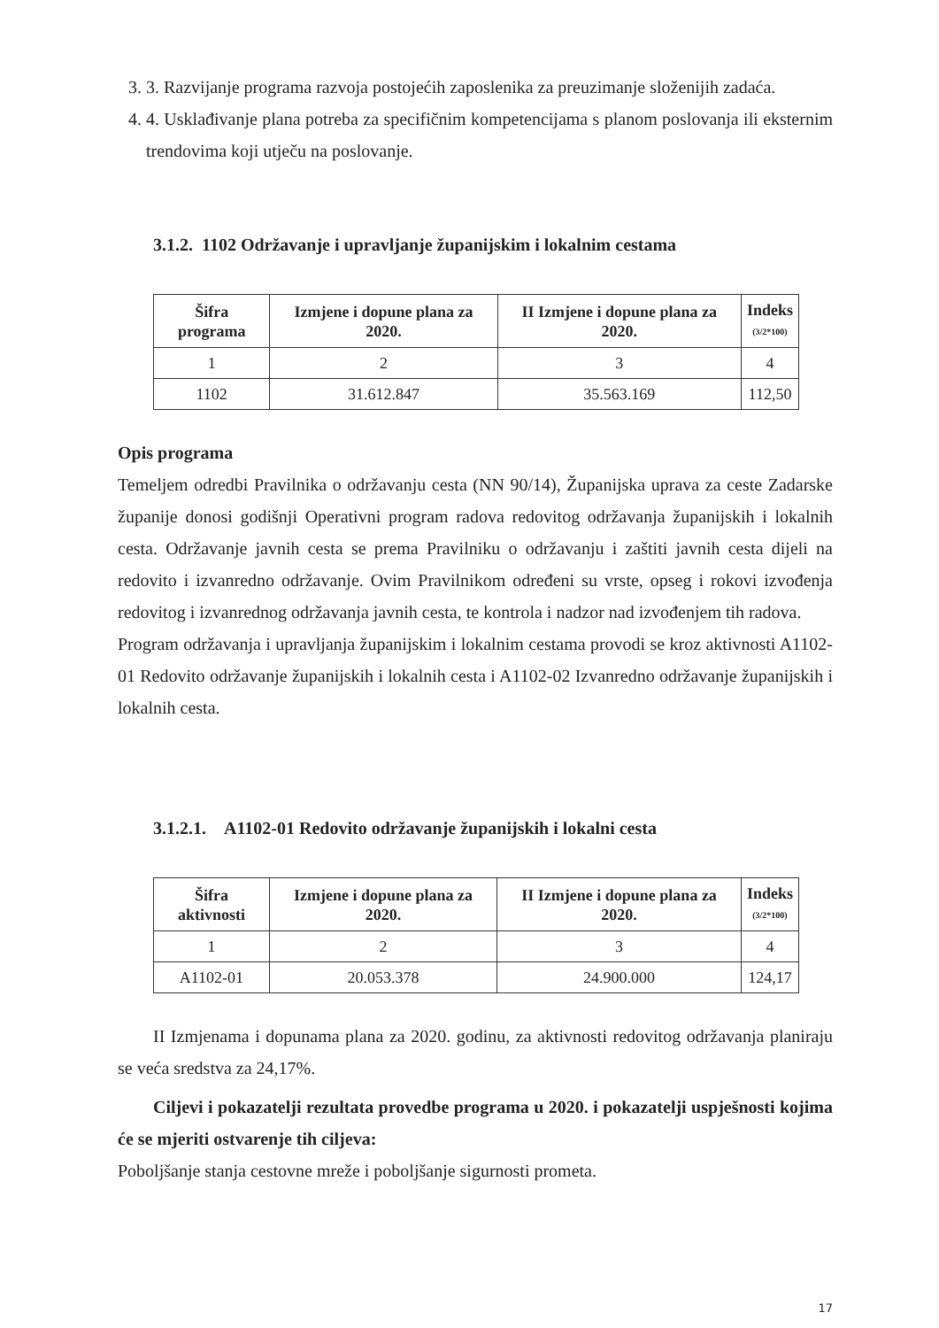3. 3. Razvijanje programa razvoja postojećih zaposlenika za preuzimanje složenijih zadaća.
4. 4. Usklađivanje plana potreba za specifičnim kompetencijama s planom poslovanja ili eksternim trendovima koji utječu na poslovanje.
3.1.2. 1102 Održavanje i upravljanje županijskim i lokalnim cestama
| Šifra programa | Izmjene i dopune plana za 2020. | II Izmjene i dopune plana za 2020. | Indeks (3/2*100) |
| --- | --- | --- | --- |
| 1 | 2 | 3 | 4 |
| 1102 | 31.612.847 | 35.563.169 | 112,50 |
Opis programa
Temeljem odredbi Pravilnika o održavanju cesta (NN 90/14), Županijska uprava za ceste Zadarske županije donosi godišnji Operativni program radova redovitog održavanja županijskih i lokalnih cesta. Održavanje javnih cesta se prema Pravilniku o održavanju i zaštiti javnih cesta dijeli na redovito i izvanredno održavanje. Ovim Pravilnikom određeni su vrste, opseg i rokovi izvođenja redovitog i izvanrednog održavanja javnih cesta, te kontrola i nadzor nad izvođenjem tih radova.
Program održavanja i upravljanja županijskim i lokalnim cestama provodi se kroz aktivnosti A1102-01 Redovito održavanje županijskih i lokalnih cesta i A1102-02 Izvanredno održavanje županijskih i lokalnih cesta.
3.1.2.1. A1102-01 Redovito održavanje županijskih i lokalni cesta
| Šifra aktivnosti | Izmjene i dopune plana za 2020. | II Izmjene i dopune plana za 2020. | Indeks (3/2*100) |
| --- | --- | --- | --- |
| 1 | 2 | 3 | 4 |
| A1102-01 | 20.053.378 | 24.900.000 | 124,17 |
II Izmjenama i dopunama plana za 2020. godinu, za aktivnosti redovitog održavanja planiraju se veća sredstva za 24,17%.
Ciljevi i pokazatelji rezultata provedbe programa u 2020. i pokazatelji uspješnosti kojima će se mjeriti ostvarenje tih ciljeva:
Poboljšanje stanja cestovne mreže i poboljšanje sigurnosti prometa.
17